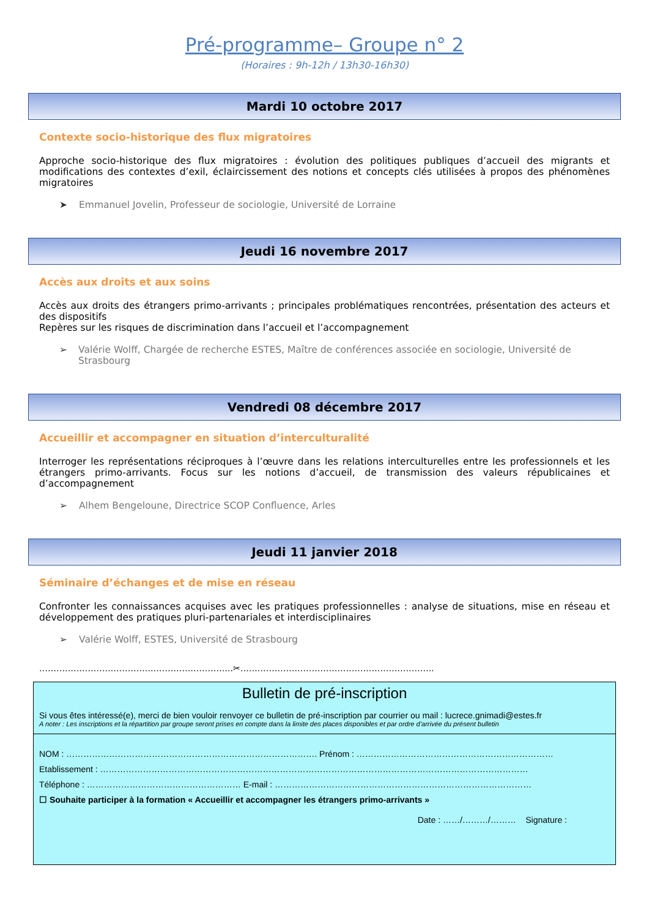Pré-programme– Groupe n° 2
(Horaires : 9h-12h / 13h30-16h30)
Mardi 10 octobre 2017
Contexte socio-historique des flux migratoires
Approche socio-historique des flux migratoires : évolution des politiques publiques d’accueil des migrants et modifications des contextes d’exil, éclaircissement des notions et concepts clés utilisées à propos des phénomènes migratoires
➤ Emmanuel Jovelin, Professeur de sociologie, Université de Lorraine
Jeudi 16 novembre 2017
Accès aux droits et aux soins
Accès aux droits des étrangers primo-arrivants ; principales problématiques rencontrées, présentation des acteurs et des dispositifs
Repères sur les risques de discrimination dans l’accueil et l’accompagnement
➢ Valérie Wolff, Chargée de recherche ESTES, Maître de conférences associée en sociologie, Université de Strasbourg
Vendredi 08 décembre 2017
Accueillir et accompagner en situation d’interculturalité
Interroger les représentations réciproques à l’œuvre dans les relations interculturelles entre les professionnels et les étrangers primo-arrivants. Focus sur les notions d’accueil, de transmission des valeurs républicaines et d’accompagnement
➢ Alhem Bengeloune, Directrice SCOP Confluence, Arles
Jeudi 11 janvier 2018
Séminaire d’échanges et de mise en réseau
Confronter les connaissances acquises avec les pratiques professionnelles : analyse de situations, mise en réseau et développement des pratiques pluri-partenariales et interdisciplinaires
➢ Valérie Wolff, ESTES, Université de Strasbourg
…………………………………………………………..✂…………………………………………………………..
Bulletin de pré-inscription
Si vous êtes intéressé(e), merci de bien vouloir renvoyer ce bulletin de pré-inscription par courrier ou mail : lucrece.gnimadi@estes.fr
A noter : Les inscriptions et la répartition par groupe seront prises en compte dans la limite des places disponibles et par ordre d’arrivée du présent bulletin
NOM : ……………………………………………………………………………. Prénom : ……………………………………………………………
Etablissement : ……………………………………………………………………………………………………………………………………
Téléphone : ……………………………………………… E-mail : ………………………………………………………………………………
☐ Souhaite participer à la formation « Accueillir et accompagner les étrangers primo-arrivants »
Date : ……/………/……… Signature :